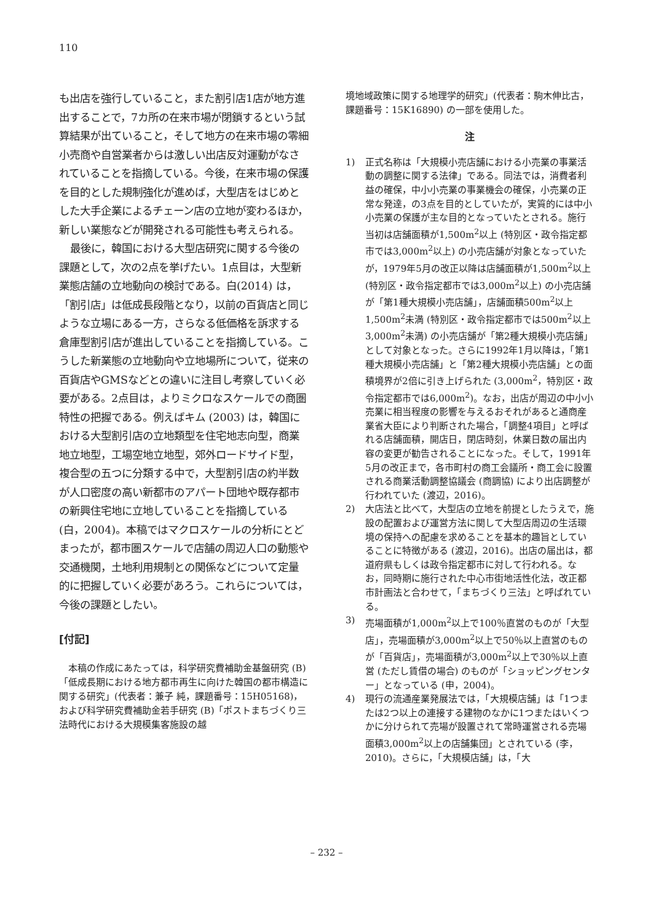110
も出店を強行していること，また割引店1店が地方進出することで，7カ所の在来市場が閉鎖するという試算結果が出ていること，そして地方の在来市場の零細小売商や自営業者からは激しい出店反対運動がなされていることを指摘している。今後，在来市場の保護を目的とした規制強化が進めば，大型店をはじめとした大手企業によるチェーン店の立地が変わるほか，新しい業態などが開発される可能性も考えられる。
最後に，韓国における大型店研究に関する今後の課題として，次の2点を挙げたい。1点目は，大型新業態店舗の立地動向の検討である。白(2014) は，「割引店」は低成長段階となり，以前の百貨店と同じような立場にある一方，さらなる低価格を訴求する倉庫型割引店が進出していることを指摘している。こうした新業態の立地動向や立地場所について，従来の百貨店やGMSなどとの違いに注目し考察していく必要がある。2点目は，よりミクロなスケールでの商圏特性の把握である。例えばキム (2003) は，韓国における大型割引店の立地類型を住宅地志向型，商業地立地型，工場空地立地型，郊外ロードサイド型，複合型の五つに分類する中で，大型割引店の約半数が人口密度の高い新都市のアパート団地や既存都市の新興住宅地に立地していることを指摘している (白，2004)。本稿ではマクロスケールの分析にとどまったが，都市圏スケールで店舗の周辺人口の動態や交通機関，土地利用規制との関係などについて定量的に把握していく必要があろう。これらについては，今後の課題としたい。
[付記]
本稿の作成にあたっては，科学研究費補助金基盤研究 (B)「低成長期における地方都市再生に向けた韓国の都市構造に関する研究」(代表者：兼子 純，課題番号：15H05168)，および科学研究費補助金若手研究 (B)「ポストまちづくり三法時代における大規模集客施設の越
境地域政策に関する地理学的研究」(代表者：駒木伸比古，課題番号：15K16890) の一部を使用した。
注
1) 正式名称は「大規模小売店舗における小売業の事業活動の調整に関する法律」である。同法では，消費者利益の確保，中小小売業の事業機会の確保，小売業の正常な発達，の3点を目的としていたが，実質的には中小小売業の保護が主な目的となっていたとされる。施行当初は店舗面積が1,500m<sup>2</sup>以上 (特別区・政令指定都市では3,000m<sup>2</sup>以上) の小売店舗が対象となっていたが，1979年5月の改正以降は店舗面積が1,500m<sup>2</sup>以上 (特別区・政令指定都市では3,000m<sup>2</sup>以上) の小売店舗が「第1種大規模小売店舗」，店舗面積500m<sup>2</sup>以上1,500m<sup>2</sup>未満 (特別区・政令指定都市では500m<sup>2</sup>以上3,000m<sup>2</sup>未満) の小売店舗が「第2種大規模小売店舗」として対象となった。さらに1992年1月以降は，「第1種大規模小売店舗」と「第2種大規模小売店舗」との面積境界が2倍に引き上げられた (3,000m<sup>2</sup>，特別区・政令指定都市では6,000m<sup>2</sup>)。なお，出店が周辺の中小小売業に相当程度の影響を与えるおそれがあると通商産業省大臣により判断された場合，「調整4項目」と呼ばれる店舗面積，開店日，閉店時刻，休業日数の届出内容の変更が勧告されることになった。そして，1991年5月の改正まで，各市町村の商工会議所・商工会に設置される商業活動調整協議会 (商調協) により出店調整が行われていた (渡辺，2016)。
2) 大店法と比べて，大型店の立地を前提としたうえで，施設の配置および運営方法に関して大型店周辺の生活環境の保持への配慮を求めることを基本的趣旨としていることに特徴がある (渡辺，2016)。出店の届出は，都道府県もしくは政令指定都市に対して行われる。なお，同時期に施行された中心市街地活性化法，改正都市計画法と合わせて，「まちづくり三法」と呼ばれている。
3) 売場面積が1,000m<sup>2</sup>以上で100％直営のものが「大型店」，売場面積が3,000m<sup>2</sup>以上で50％以上直営のものが「百貨店」，売場面積が3,000m<sup>2</sup>以上で30％以上直営 (ただし賃借の場合) のものが「ショッピングセンター」となっている (申，2004)。
4) 現行の流通産業発展法では，「大規模店舗」は「1つまたは2つ以上の連接する建物のなかに1つまたはいくつかに分けられて売場が設置されて常時運営される売場面積3,000m<sup>2</sup>以上の店舗集団」とされている (李，2010)。さらに，「大規模店舗」は，「大
– 232 –